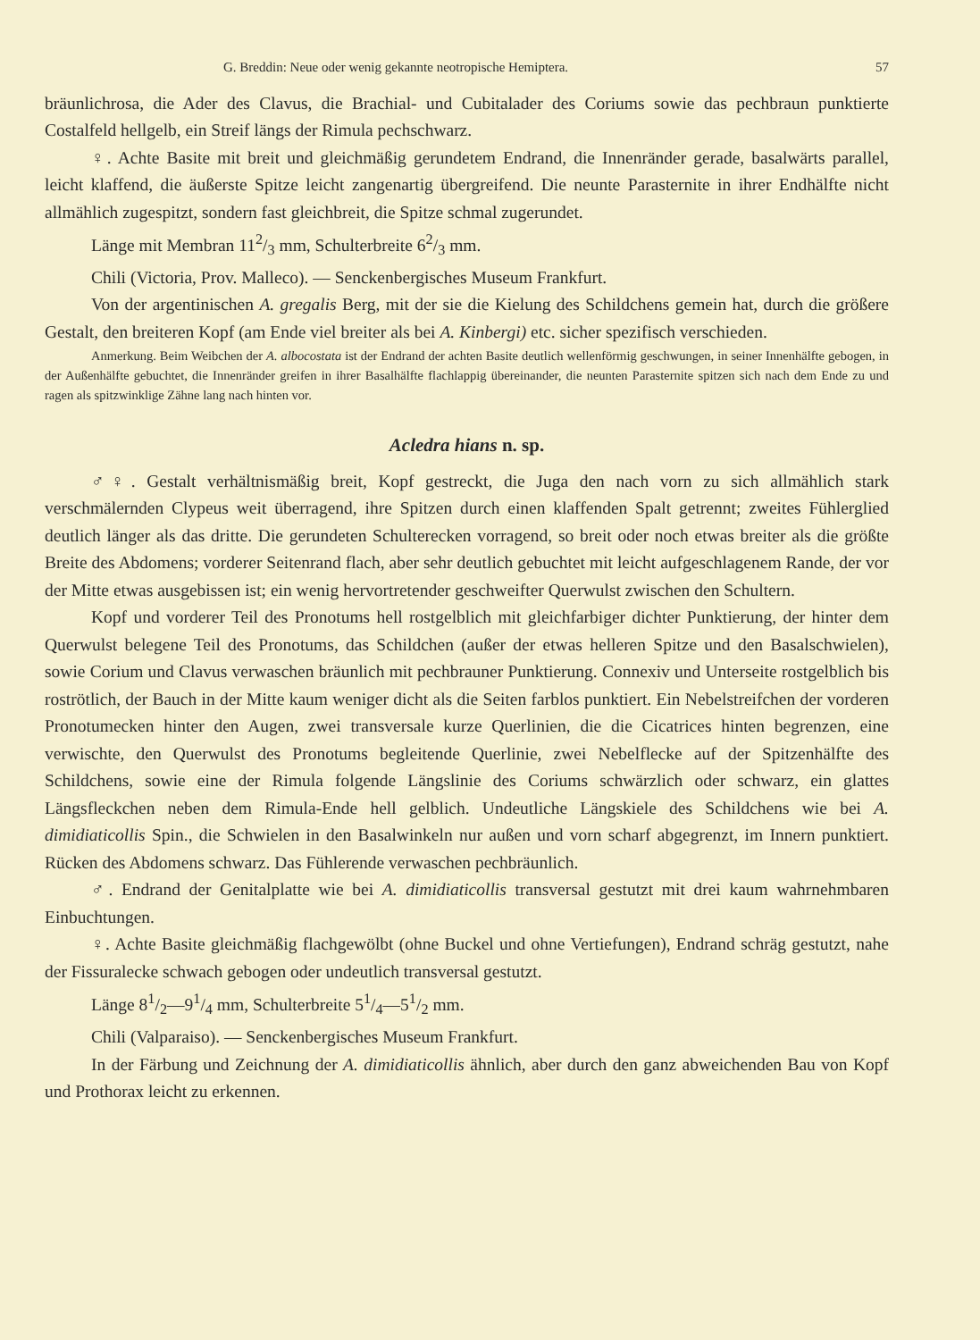G. Breddin: Neue oder wenig gekannte neotropische Hemiptera. 57
bräunlichrosa, die Ader des Clavus, die Brachial- und Cubitalader des Coriums sowie das pechbraun punktierte Costalfeld hellgelb, ein Streif längs der Rimula pechschwarz.
♀. Achte Basite mit breit und gleichmäßig gerundetem Endrand, die Innenränder gerade, basalwärts parallel, leicht klaffend, die äußerste Spitze leicht zangenartig übergreifend. Die neunte Parasternite in ihrer Endhälfte nicht allmählich zugespitzt, sondern fast gleichbreit, die Spitze schmal zugerundet.
Länge mit Membran 112/3 mm, Schulterbreite 62/3 mm.
Chili (Victoria, Prov. Malleco). — Senckenbergisches Museum Frankfurt.
Von der argentinischen A. gregalis Berg, mit der sie die Kielung des Schildchens gemein hat, durch die größere Gestalt, den breiteren Kopf (am Ende viel breiter als bei A. Kinbergi) etc. sicher spezifisch verschieden.
Anmerkung. Beim Weibchen der A. albocostata ist der Endrand der achten Basite deutlich wellenförmig geschwungen, in seiner Innenhälfte gebogen, in der Außenhälfte gebuchtet, die Innenränder greifen in ihrer Basalhälfte flachlappig übereinander, die neunten Parasternite spitzen sich nach dem Ende zu und ragen als spitzwinklige Zähne lang nach hinten vor.
Acledra hians n. sp.
♂♀. Gestalt verhältnismäßig breit, Kopf gestreckt, die Juga den nach vorn zu sich allmählich stark verschmälernden Clypeus weit überragend, ihre Spitzen durch einen klaffenden Spalt getrennt; zweites Fühlerglied deutlich länger als das dritte. Die gerundeten Schulterecken vorragend, so breit oder noch etwas breiter als die größte Breite des Abdomens; vorderer Seitenrand flach, aber sehr deutlich gebuchtet mit leicht aufgeschlagenem Rande, der vor der Mitte etwas ausgebissen ist; ein wenig hervortretender geschweifter Querwulst zwischen den Schultern.
Kopf und vorderer Teil des Pronotums hell rostgelblich mit gleichfarbiger dichter Punktierung, der hinter dem Querwulst belegene Teil des Pronotums, das Schildchen (außer der etwas helleren Spitze und den Basalschwielen), sowie Corium und Clavus verwaschen bräunlich mit pechbrauner Punktierung. Connexiv und Unterseite rostgelblich bis roströtlich, der Bauch in der Mitte kaum weniger dicht als die Seiten farblos punktiert. Ein Nebelstreifchen der vorderen Pronotumecken hinter den Augen, zwei transversale kurze Querlinien, die die Cicatrices hinten begrenzen, eine verwischte, den Querwulst des Pronotums begleitende Querlinie, zwei Nebelflecke auf der Spitzenhälfte des Schildchens, sowie eine der Rimula folgende Längslinie des Coriums schwärzlich oder schwarz, ein glattes Längsfleckchen neben dem Rimula-Ende hell gelblich. Undeutliche Längskiele des Schildchens wie bei A. dimidiaticollis Spin., die Schwielen in den Basalwinkeln nur außen und vorn scharf abgegrenzt, im Innern punktiert. Rücken des Abdomens schwarz. Das Fühlerende verwaschen pechbräunlich.
♂. Endrand der Genitalplatte wie bei A. dimidiaticollis transversal gestutzt mit drei kaum wahrnehmbaren Einbuchtungen.
♀. Achte Basite gleichmäßig flachgewölbt (ohne Buckel und ohne Vertiefungen), Endrand schräg gestutzt, nahe der Fissuralecke schwach gebogen oder undeutlich transversal gestutzt.
Länge 81/2—91/4 mm, Schulterbreite 51/4—51/2 mm.
Chili (Valparaiso). — Senckenbergisches Museum Frankfurt.
In der Färbung und Zeichnung der A. dimidiaticollis ähnlich, aber durch den ganz abweichenden Bau von Kopf und Prothorax leicht zu erkennen.